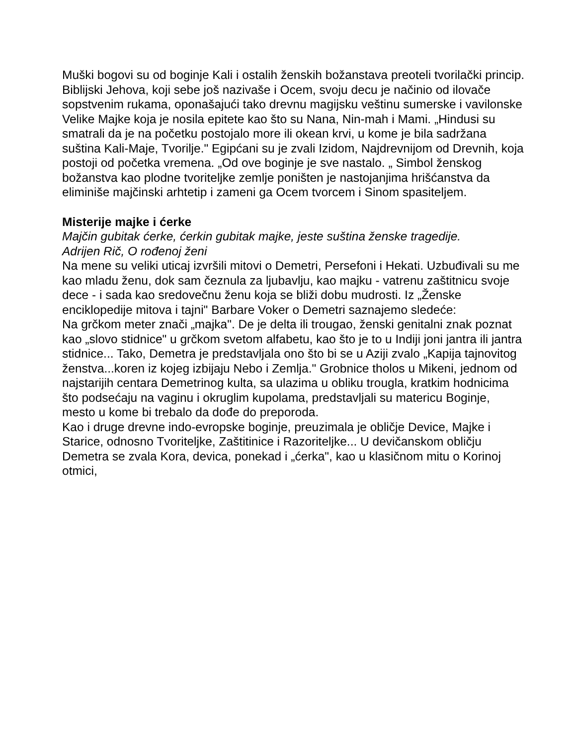Muški bogovi su od boginje Kali i ostalih ženskih božanstava preoteli tvorilački princip. Biblijski Jehova, koji sebe još nazivaše i Ocem, svoju decu je načinio od ilovače sopstvenim rukama, oponašajući tako drevnu magijsku veštinu sumerske i vavilonske Velike Majke koja je nosila epitete kao što su Nana, Nin-mah i Mami. „Hindusi su smatrali da je na početku postojalo more ili okean krvi, u kome je bila sadržana suština Kali-Maje, Tvorilje." Egipćani su je zvali Izidom, Najdrevnijom od Drevnih, koja postoji od početka vremena. „Od ove boginje je sve nastalo. „ Simbol ženskog božanstva kao plodne tvoriteljke zemlje poništen je nastojanjima hrišćanstva da eliminiše majčinski arhtetip i zameni ga Ocem tvorcem i Sinom spasiteljem.
Misterije majke i ćerke
Majčin gubitak ćerke, ćerkin gubitak majke, jeste suština ženske tragedije.
Adrijen Rič, O rođenoj ženi
Na mene su veliki uticaj izvršili mitovi o Demetri, Persefoni i Hekati. Uzbuđivali su me kao mladu ženu, dok sam čeznula za ljubavlju, kao majku - vatrenu zaštitnicu svoje dece - i sada kao sredovečnu ženu koja se bliži dobu mudrosti. Iz „Ženske enciklopedije mitova i tajni" Barbare Voker o Demetri saznajemo sledeće:
Na grčkom meter znači „majka". De je delta ili trougao, ženski genitalni znak poznat kao „slovo stidnice" u grčkom svetom alfabetu, kao što je to u Indiji joni jantra ili jantra stidnice... Tako, Demetra je predstavljala ono što bi se u Aziji zvalo „Kapija tajnovitog ženstva...koren iz kojeg izbijaju Nebo i Zemlja." Grobnice tholos u Mikeni, jednom od najstarijih centara Demetrinog kulta, sa ulazima u obliku trougla, kratkim hodnicima što podsećaju na vaginu i okruglim kupolama, predstavljali su matericu Boginje, mesto u kome bi trebalo da dođe do preporoda.
Kao i druge drevne indo-evropske boginje, preuzimala je obličje Device, Majke i Starice, odnosno Tvoriteljke, Zaštitinice i Razoriteljke... U devičanskom obličju Demetra se zvala Kora, devica, ponekad i „ćerka", kao u klasičnom mitu o Korinoj otmici,